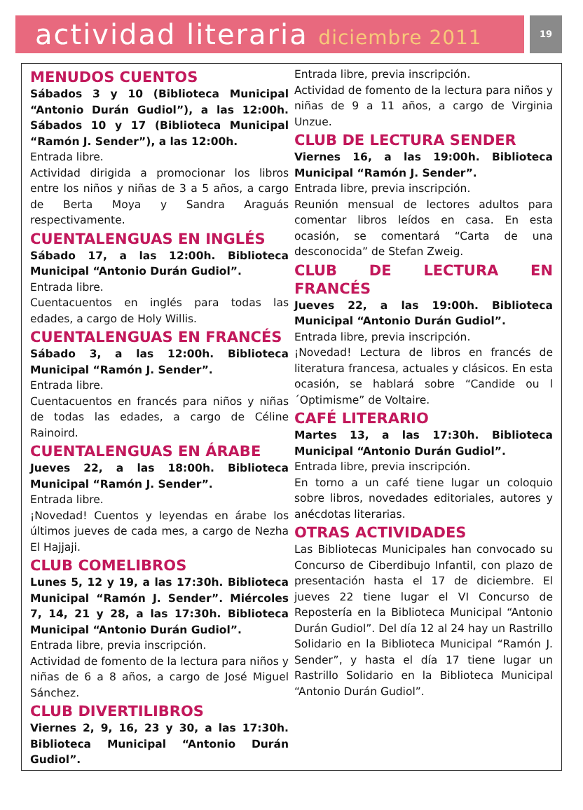actividad literaria diciembre 2011
19
MENUDOS CUENTOS
Sábados 3 y 10 (Biblioteca Municipal “Antonio Durán Gudiol”), a las 12:00h. Sábados 10 y 17 (Biblioteca Municipal “Ramón J. Sender”), a las 12:00h.
Entrada libre.
Actividad dirigida a promocionar los libros entre los niños y niñas de 3 a 5 años, a cargo de Berta Moya y Sandra Araguás respectivamente.
CUENTALENGUAS EN INGLÉS
Sábado 17, a las 12:00h. Biblioteca Municipal “Antonio Durán Gudiol”.
Entrada libre.
Cuentacuentos en inglés para todas las edades, a cargo de Holy Willis.
CUENTALENGUAS EN FRANCÉS
Sábado 3, a las 12:00h. Biblioteca Municipal “Ramón J. Sender”.
Entrada libre.
Cuentacuentos en francés para niños y niñas de todas las edades, a cargo de Céline Rainoird.
CUENTALENGUAS EN ÁRABE
Jueves 22, a las 18:00h. Biblioteca Municipal “Ramón J. Sender”.
Entrada libre.
¡Novedad! Cuentos y leyendas en árabe los últimos jueves de cada mes, a cargo de Nezha El Hajjaji.
CLUB COMELIBROS
Lunes 5, 12 y 19, a las 17:30h. Biblioteca Municipal “Ramón J. Sender”. Miércoles 7, 14, 21 y 28, a las 17:30h. Biblioteca Municipal “Antonio Durán Gudiol”.
Entrada libre, previa inscripción.
Actividad de fomento de la lectura para niños y niñas de 6 a 8 años, a cargo de José Miguel Sánchez.
CLUB DIVERTILIBROS
Viernes 2, 9, 16, 23 y 30, a las 17:30h. Biblioteca Municipal “Antonio Durán Gudiol”.
Entrada libre, previa inscripción.
Actividad de fomento de la lectura para niños y niñas de 9 a 11 años, a cargo de Virginia Unzue.
CLUB DE LECTURA SENDER
Viernes 16, a las 19:00h. Biblioteca Municipal “Ramón J. Sender”.
Entrada libre, previa inscripción.
Reunión mensual de lectores adultos para comentar libros leídos en casa. En esta ocasión, se comentará “Carta de una desconocida” de Stefan Zweig.
CLUB DE LECTURA EN FRANCÉS
Jueves 22, a las 19:00h. Biblioteca Municipal “Antonio Durán Gudiol”.
Entrada libre, previa inscripción.
¡Novedad! Lectura de libros en francés de literatura francesa, actuales y clásicos. En esta ocasión, se hablará sobre “Candide ou l´Optimisme” de Voltaire.
CAFÉ LITERARIO
Martes 13, a las 17:30h. Biblioteca Municipal “Antonio Durán Gudiol”.
Entrada libre, previa inscripción.
En torno a un café tiene lugar un coloquio sobre libros, novedades editoriales, autores y anécdotas literarias.
OTRAS ACTIVIDADES
Las Bibliotecas Municipales han convocado su Concurso de Ciberdibujo Infantil, con plazo de presentación hasta el 17 de diciembre. El jueves 22 tiene lugar el VI Concurso de Repostería en la Biblioteca Municipal “Antonio Durán Gudiol”. Del día 12 al 24 hay un Rastrillo Solidario en la Biblioteca Municipal “Ramón J. Sender”, y hasta el día 17 tiene lugar un Rastrillo Solidario en la Biblioteca Municipal “Antonio Durán Gudiol”.